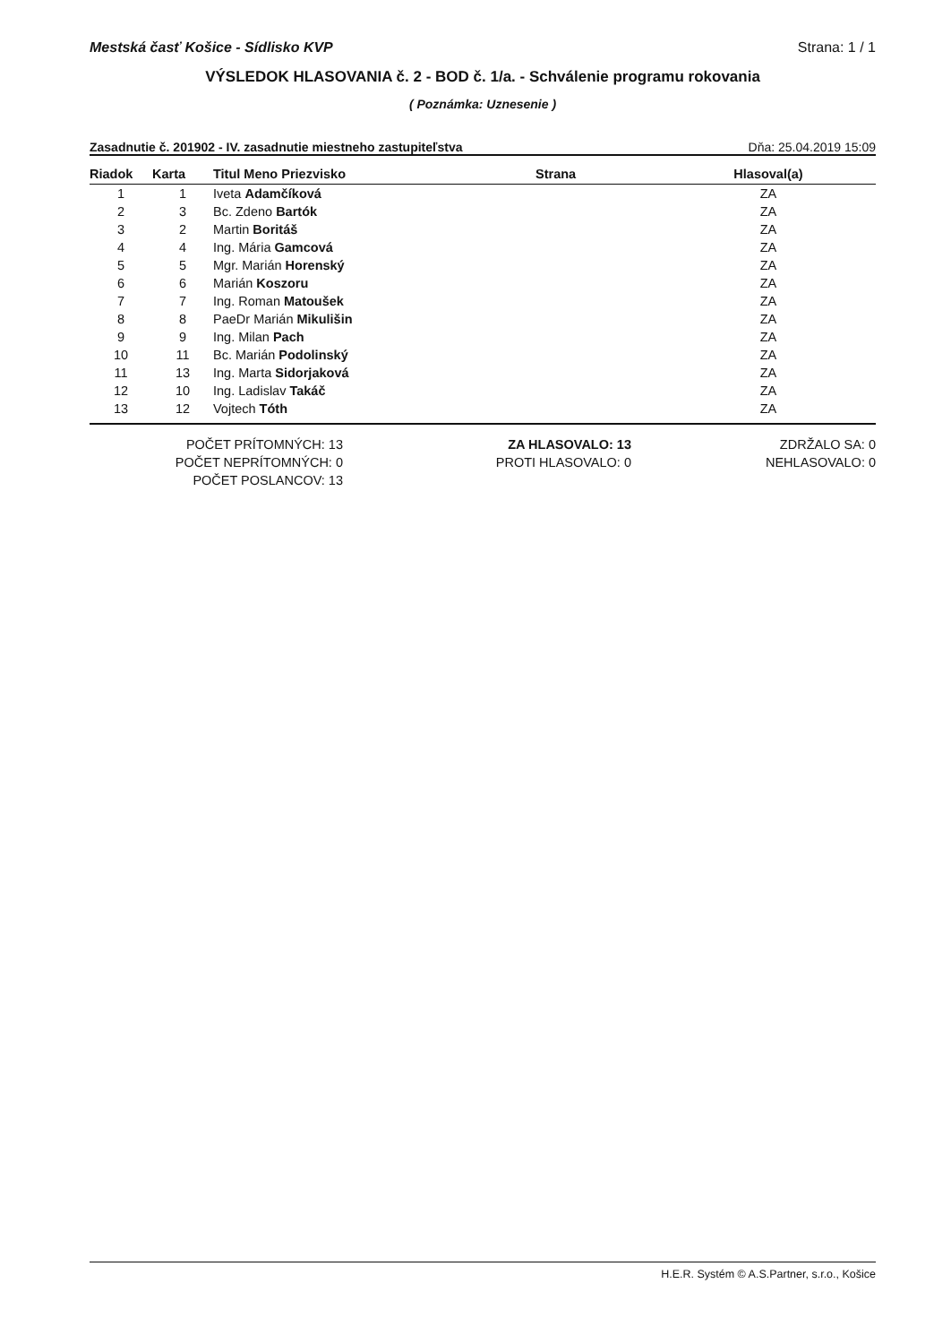Mestská časť Košice - Sídlisko KVP Strana: 1 / 1
VÝSLEDOK HLASOVANIA č. 2 - BOD č. 1/a. - Schválenie programu rokovania
( Poznámka: Uznesenie )
Zasadnutie č. 201902 - IV. zasadnutie miestneho zastupiteľstva Dňa: 25.04.2019 15:09
| Riadok | Karta | Titul Meno Priezvisko | Strana | Hlasoval(a) |
| --- | --- | --- | --- | --- |
| 1 | 1 | Iveta Adamčíková | | ZA |
| 2 | 3 | Bc. Zdeno Bartók | | ZA |
| 3 | 2 | Martin Boritáš | | ZA |
| 4 | 4 | Ing. Mária Gamcová | | ZA |
| 5 | 5 | Mgr. Marián Horenský | | ZA |
| 6 | 6 | Marián Koszoru | | ZA |
| 7 | 7 | Ing. Roman Matoušek | | ZA |
| 8 | 8 | PaeDr Marián Mikulišin | | ZA |
| 9 | 9 | Ing. Milan Pach | | ZA |
| 10 | 11 | Bc. Marián Podolinský | | ZA |
| 11 | 13 | Ing. Marta Sidorjaková | | ZA |
| 12 | 10 | Ing. Ladislav Takáč | | ZA |
| 13 | 12 | Vojtech Tóth | | ZA |
POČET PRÍTOMNÝCH: 13
POČET NEPRÍTOMNÝCH: 0
POČET POSLANCOV: 13
ZA HLASOVALO: 13
PROTI HLASOVALO: 0
ZDRŽALO SA: 0
NEHLASOVALO: 0
H.E.R. Systém © A.S.Partner, s.r.o., Košice